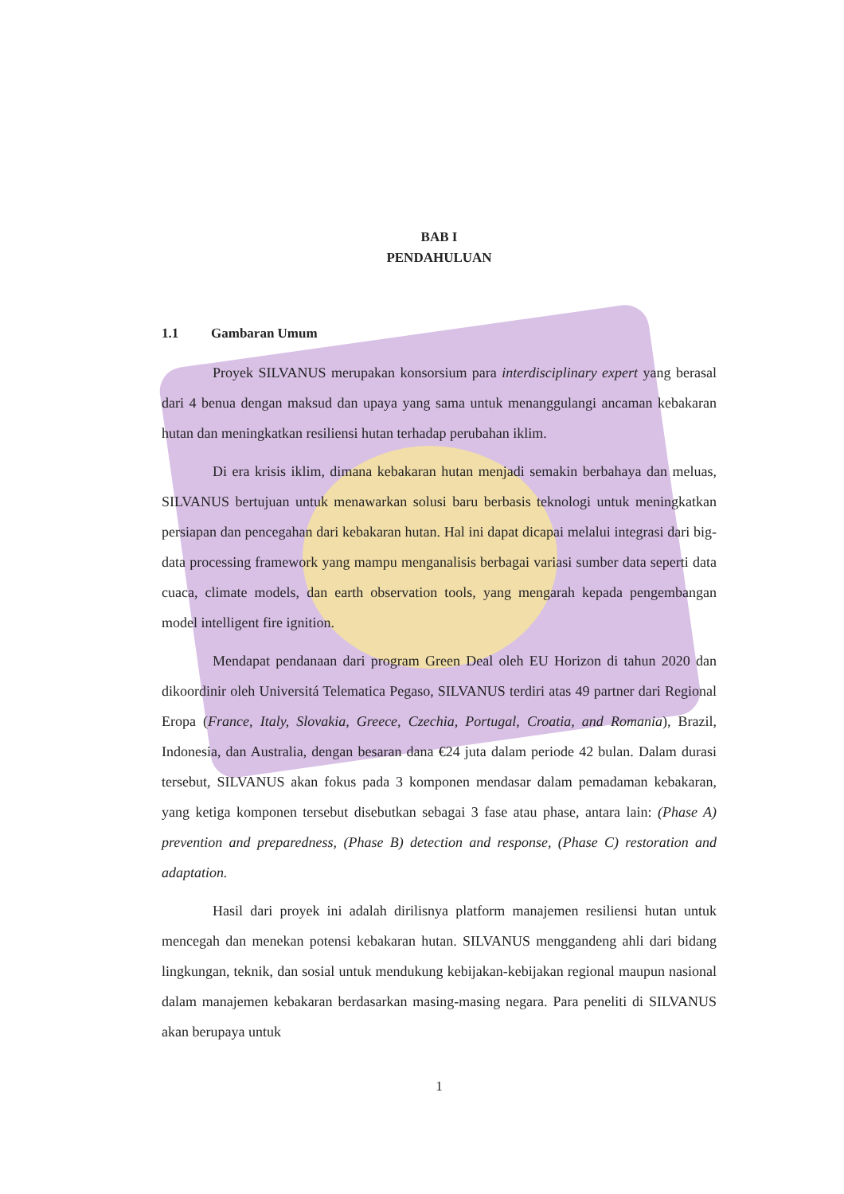BAB I
PENDAHULUAN
1.1 Gambaran Umum
Proyek SILVANUS merupakan konsorsium para interdisciplinary expert yang berasal dari 4 benua dengan maksud dan upaya yang sama untuk menanggulangi ancaman kebakaran hutan dan meningkatkan resiliensi hutan terhadap perubahan iklim.
Di era krisis iklim, dimana kebakaran hutan menjadi semakin berbahaya dan meluas, SILVANUS bertujuan untuk menawarkan solusi baru berbasis teknologi untuk meningkatkan persiapan dan pencegahan dari kebakaran hutan. Hal ini dapat dicapai melalui integrasi dari big-data processing framework yang mampu menganalisis berbagai variasi sumber data seperti data cuaca, climate models, dan earth observation tools, yang mengarah kepada pengembangan model intelligent fire ignition.
Mendapat pendanaan dari program Green Deal oleh EU Horizon di tahun 2020 dan dikoordinir oleh Universitá Telematica Pegaso, SILVANUS terdiri atas 49 partner dari Regional Eropa (France, Italy, Slovakia, Greece, Czechia, Portugal, Croatia, and Romania), Brazil, Indonesia, dan Australia, dengan besaran dana €24 juta dalam periode 42 bulan. Dalam durasi tersebut, SILVANUS akan fokus pada 3 komponen mendasar dalam pemadaman kebakaran, yang ketiga komponen tersebut disebutkan sebagai 3 fase atau phase, antara lain: (Phase A) prevention and preparedness, (Phase B) detection and response, (Phase C) restoration and adaptation.
Hasil dari proyek ini adalah dirilisnya platform manajemen resiliensi hutan untuk mencegah dan menekan potensi kebakaran hutan. SILVANUS menggandeng ahli dari bidang lingkungan, teknik, dan sosial untuk mendukung kebijakan-kebijakan regional maupun nasional dalam manajemen kebakaran berdasarkan masing-masing negara. Para peneliti di SILVANUS akan berupaya untuk
1